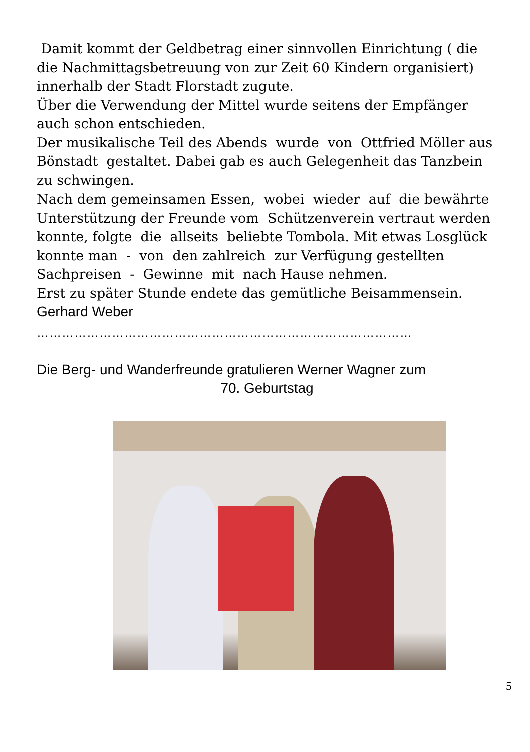Damit kommt der Geldbetrag einer sinnvollen Einrichtung ( die die Nachmittagsbetreuung von zur Zeit 60 Kindern organisiert) innerhalb der Stadt Florstadt zugute.
Über die Verwendung der Mittel wurde seitens der Empfänger auch schon entschieden.
Der musikalische Teil des Abends wurde von Ottfried Möller aus Bönstadt gestaltet. Dabei gab es auch Gelegenheit das Tanzbein zu schwingen.
Nach dem gemeinsamen Essen, wobei wieder auf die bewährte Unterstützung der Freunde vom Schützenverein vertraut werden konnte, folgte die allseits beliebte Tombola. Mit etwas Losglück konnte man - von den zahlreich zur Verfügung gestellten Sachpreisen - Gewinne mit nach Hause nehmen.
Erst zu später Stunde endete das gemütliche Beisammensein.
Gerhard Weber
………………………………………………………………………………
Die Berg- und Wanderfreunde gratulieren Werner Wagner zum
70. Geburtstag
5